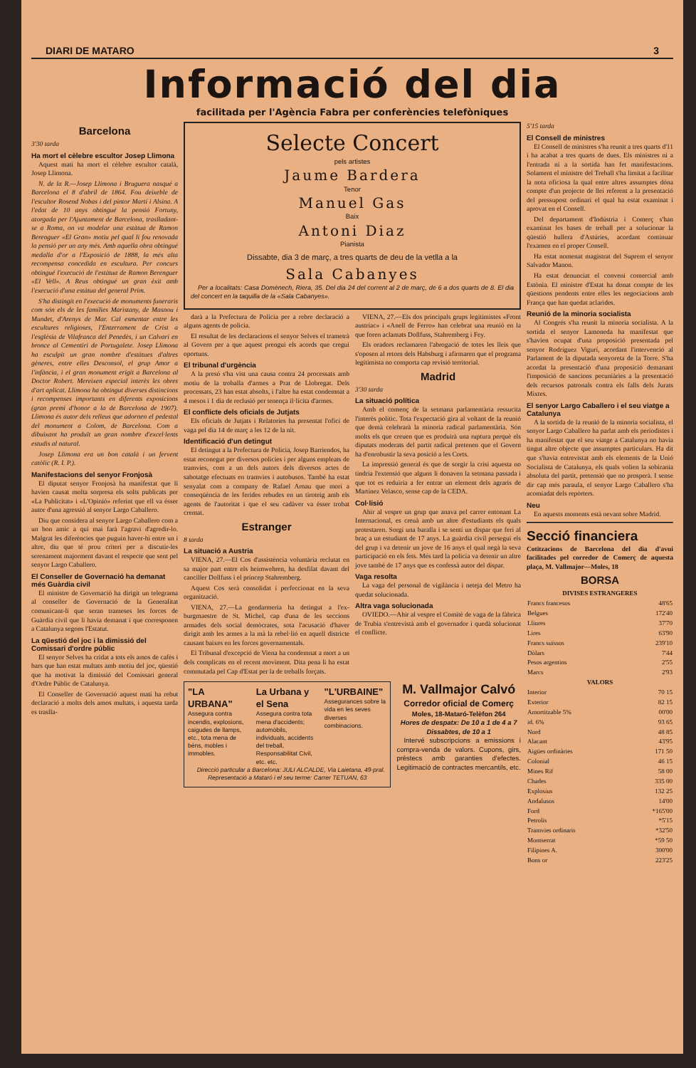DIARI DE MATARO 3
Informació del dia
facilitada per l'Agència Fabra per conferències telefòniques
Barcelona
3'30 tarda
Ha mort el cèlebre escultor Josep Llimona
Aquest matí ha mort el cèlebre escultor català, Josep Llimona.
N. de la R.—Josep Llimona i Bruguera nasqué a Barcelona el 8 d'abril de 1864. Fou deixeble de l'escultor Rosend Nobas i del pintor Martí i Alsina. A l'edat de 10 anys obtingué la pensió Fortuny, atorgada per l'Ajuntament de Barcelona, traslladant-se a Roma, on va modelar una estàtua de Ramon Berenguer «El Gran» motiu pel qual li fou renovada la pensió per un any més. Amb aquella obra obtingué medalla d'or a l'Exposició de 1888, la més alta recompensa concedida en escultura. Per concurs obtingué l'execució de l'estàtua de Ramon Berenguer «El Vell». A Reus obtingué un gran èxit amb l'execució d'una estàtua del general Prim.
S'ha distingit en l'execució de monuments funeraris com són els de les famílies Maristany, de Masnou i Mundet, d'Arenys de Mar. Cal esmentar entre les escultures religioses, l'Enterrament de Crist a l'església de Vilafranca del Penedès, i un Calvari en bronce al Cementiri de Portugalete. Josep Llimona ha esculpit un gran nombre d'estàtues d'altres gèneres, entre elles Desconsol, el grup Amor a l'infància, i el gran monument erigit a Barcelona al Doctor Robert. Mereixen especial interès les obres d'art aplicat. Llimona ha obtingut diverses distincions i recompenses importants en diferents exposicions (gran premi d'honor a la de Barcelona de 1907). Llimona és autor dels relleus que adornen el pedestal del monument a Colom, de Barcelona. Com a dibuixant ha produït un gran nombre d'excel·lents estudis al natural.
Josep Llimona era un bon català i un fervent catòlic (R. I. P.).
Manifestacions del senyor Fronjosà
El diputat senyor Fronjosà ha manifestat que li havien causat molta sorpresa els solts publicats per «La Publicitat» i «L'Opinió» referint que ell va ésser autor d'una agressió al senyor Largo Caballero.
Diu que considera al senyor Largo Caballero com a un bon amic a qui mai farà l'agravi d'agredir-lo. Malgrat les diferències que puguin haver-hi entre un i altre, diu que té prou criteri per a discutir-les serenament majorment davant el respecte que sent pel senyor Largo Caballero.
El Conseller de Governació ha demanat més Guàrdia civil
El ministre de Governació ha dirigit un telegrama al conseller de Governació de la Generalitat comunicant-li que seran trameses les forces de Guàrdia civil que li havia demanat i que corresponen a Catalunya segons l'Estatut.
La qüestió del joc i la dimissió del Comissari d'ordre públic
El senyor Selves ha cridat a tots els amos de cafès i bars que han estat multats amb motiu del joc, qüestió que ha motivat la dimissió del Comissari general d'Ordre Públic de Catalunya.
El Conseller de Governació aquest matí ha rebut declaració a molts dels amos multats, i aquesta tarda es traslla-
Selecte Concert
pels artistes
Jaume Bardera
Tenor
Manuel Gas
Baix
Antoni Diaz
Pianista
Dissabte, dia 3 de març, a tres quarts de deu de la vetlla a la
Sala Cabanyes
Per a localitats: Casa Domènech, Riera, 35. Del dia 24 del corrent al 2 de març, de 6 a dos quarts de 8. El dia del concert en la taquilla de la «Sala Cabanyes».
darà a la Prefectura de Policia per a rebre declaració a alguns agents de policia.
El resultat de les declaracions el senyor Selves el trametrà al Govern per a que aquest prengui els acords que cregui oportuns.
El tribunal d'urgència
A la presó s'ha vist una causa contra 24 processats amb motiu de la troballa d'armes a Prat de Llobregat. Dels processats, 23 han estat absolts, i l'altre ha estat condemnat a 4 mesos i 1 dia de reclusió per tenença il·lícita d'armes.
El conflicte dels oficials de Jutjats
Els oficials de Jutjats i Relatories ha presentat l'ofici de vaga pel dia 14 de març a les 12 de la nit.
Identificació d'un detingut
El detingut a la Prefectura de Policia, Josep Barriendos, ha estat reconegut per diversos policies i per alguns empleats de tramvies, com a un dels autors dels diversos actes de sabotatge efectuats en tramvies i autobusos. També ha estat senyalat com a company de Rafael Arnau que morí a conseqüència de les ferides rebudes en un tiroteig amb els agents de l'autoritat i que el seu cadàver va ésser trobat cremat.
Estranger
8 tarda
La situació a Austria
VIENA, 27.—El Cos d'assistència voluntària reclutat en sa major part entre els heimwehren, ha desfilat davant del canciller Dollfuss i el príncep Stahremberg.
Aquest Cos serà consolidat i perfeccionat en la seva organització.
VIENA, 27.—La gendarmeria ha detingut a l'ex-burgmaestre de St. Michel, cap d'una de les seccions armades dels social demòcrates, sota l'acusació d'haver dirigit amb les armes a la mà la rebel·lió en aquell districte causant baixes en les forces governamentals.
El Tribunal d'excepció de Viena ha condemnat a mort a un dels complicats en el recent moviment. Dita pena li ha estat commutada pel Cap d'Estat per la de treballs forçats.
VIENA, 27.—Els dos principals grups legitimistes «Front austríac» i «Anell de Ferro» han celebrat una reunió en la que foren aclamats Dollfuss, Stahremberg i Fey.
Els oradors reclamaren l'abrogació de totes les lleis que s'oposen al retorn dels Habsburg i afirmaren que el programa legitimista no comporta cap revisió territorial.
Madrid
3'30 tarda
La situació política
Amb el començ de la setmana parlamentària ressucita l'interès polític. Tota l'expectació gira al voltant de la reunió que demà celebrarà la minoria radical parlamentària. Són molts els que creuen que es produirà una ruptura perquè els diputats moderats del partit radical pretenen que el Govern ha d'enrobustir la seva posició a les Corts.
La impressió general és que de sorgir la crisi aquesta no tindria l'extensió que alguns li donaven la setmana passada i que tot es reduiria a fer entrar un element dels agraris de Martínez Velasco, sense cap de la CEDA.
Col·lisió
Ahir al vespre un grup que anava pel carrer entonant La Internacional, es creuà amb un altre d'estudiants els quals protestaren. Sorgí una baralla i se sentí un dispar que ferí al braç a un estudiant de 17 anys. La guàrdia civil persegui els del grup i va detenir un jove de 16 anys el qual negà la seva participació en els fets. Més tard la policia va detenir un altre jove també de 17 anys que es confessà autor del dispar.
Vaga resolta
La vaga del personal de vigilància i neteja del Metro ha quedat solucionada.
Altra vaga solucionada
OVIEDO.—Ahir al vespre el Comitè de vaga de la fàbrica de Trubia s'entrevistà amb el governador i quedà solucionat el conflicte.
"LA URBANA"
Assegura contra incendis, explosions, caigudes de llamps, etc., tota mena de béns, mobles i immobles.
La Urbana y el Sena
Assegura contra tota mena d'accidents; automòbils, individuals, accidents del treball, Responsabilitat Civil, etc. etc.
"L'URBAINE"
Assegurances sobre la vida en les seves diverses combinacions.
Direcció particular a Barcelona: JULI ALCALDE, Via Laietana, 49-pral.
Representació a Mataró i el seu terme: Carrer TETUAN, 63
M. Vallmajor Calvó
Corredor oficial de Comerç
Moles, 18-Mataró-Telèfon 264
Hores de despatx: De 10 a 1 de 4 a 7
Dissabtes, de 10 a 1
Intervé subscripcions a emissions i compra-venda de valors. Cupons, girs, prèstecs amb garanties d'efectes. Legitimació de contractes mercantils, etc.
5'15 tarda
El Consell de ministres
El Consell de ministres s'ha reunit a tres quarts d'11 i ha acabat a tres quarts de dues. Els ministres ni a l'entrada ni a la sortida han fet manifestacions. Solament el ministre del Treball s'ha limitat a facilitar la nota oficiosa la qual entre altres assumptes dóna compte d'un projecte de llei referent a la presentació del pressupost ordinari el qual ha estat examinat i aprovat en el Consell.
Del departament d'Indústria i Comerç s'han examinat les bases de treball per a solucionar la qüestió hullera d'Astúries, acordant continuar l'examen en el proper Consell.
Ha estat nomenat magistrat del Suprem el senyor Salvador Manon.
Ha estat denunciat el conveni comercial amb Estònia. El ministre d'Estat ha donat compte de les qüestions pendents entre elles les negociacions amb França que han quedat aclarides.
Reunió de la minoria socialista
Al Congrés s'ha reunit la minoria socialista. A la sortida el senyor Lamoneda ha manifestat que s'havien ocupat d'una proposició presentada pel senyor Rodríguez Vigurí, acordant l'intervenció al Parlament de la diputada senyoreta de la Torre. S'ha acordat la presentació d'una proposició demanant l'imposició de sancions pecuniàries a la presentació dels recursos patronals contra els falls dels Jurats Mixtes.
El senyor Largo Caballero i el seu viatge a Catalunya
A la sortida de la reunió de la minoria socialista, el senyor Largo Caballero ha parlat amb els periodistes i ha manifestat que el seu viatge a Catalunya no havia tingut altre objecte que assumptes particulars. Ha dit que s'havia entrevistat amb els elements de la Unió Socialista de Catalunya, els quals volien la sobirania absoluta del partit, pretensió que no prosperà. I sense dir cap més paraula, el senyor Largo Caballero s'ha acomiadat dels repòrters.
Neu
En aquests moments està nevant sobre Madrid.
Secció financiera
Cotitzacions de Barcelona del dia d'avui facilitades pel corredor de Comerç de aquesta plaça, M. Vallmajor—Moles, 18
BORSA
| DIVISES ESTRANGERES | |
| --- | --- |
| Francs francesos | 48'65 |
| Belgues | 172'40 |
| Lliures | 37'70 |
| Lires | 63'90 |
| Francs suïssos | 239'10 |
| Dòlars | 7'44 |
| Pesos argentins | 2'55 |
| Marcs | 2'93 |
| VALORS | |
| Interior | 70 15 |
| Exterior | 82 15 |
| Amortitzable 5% | 00'00 |
| id. 6% | 93 65 |
| Nord | 48 85 |
| Alacant | 43'95 |
| Aigües ordinàries | 171 50 |
| Colonial | 46 15 |
| Mines Rif | 58 00 |
| Chades | 335 00 |
| Explosius | 132 25 |
| Andalusos | 14'00 |
| Ford | *165'00 |
| Petrolis | *5'15 |
| Tramvies ordinaris | *32'50 |
| Montserrat | *59 50 |
| Filipines A. | 300'00 |
| Bons or | 223'25 |